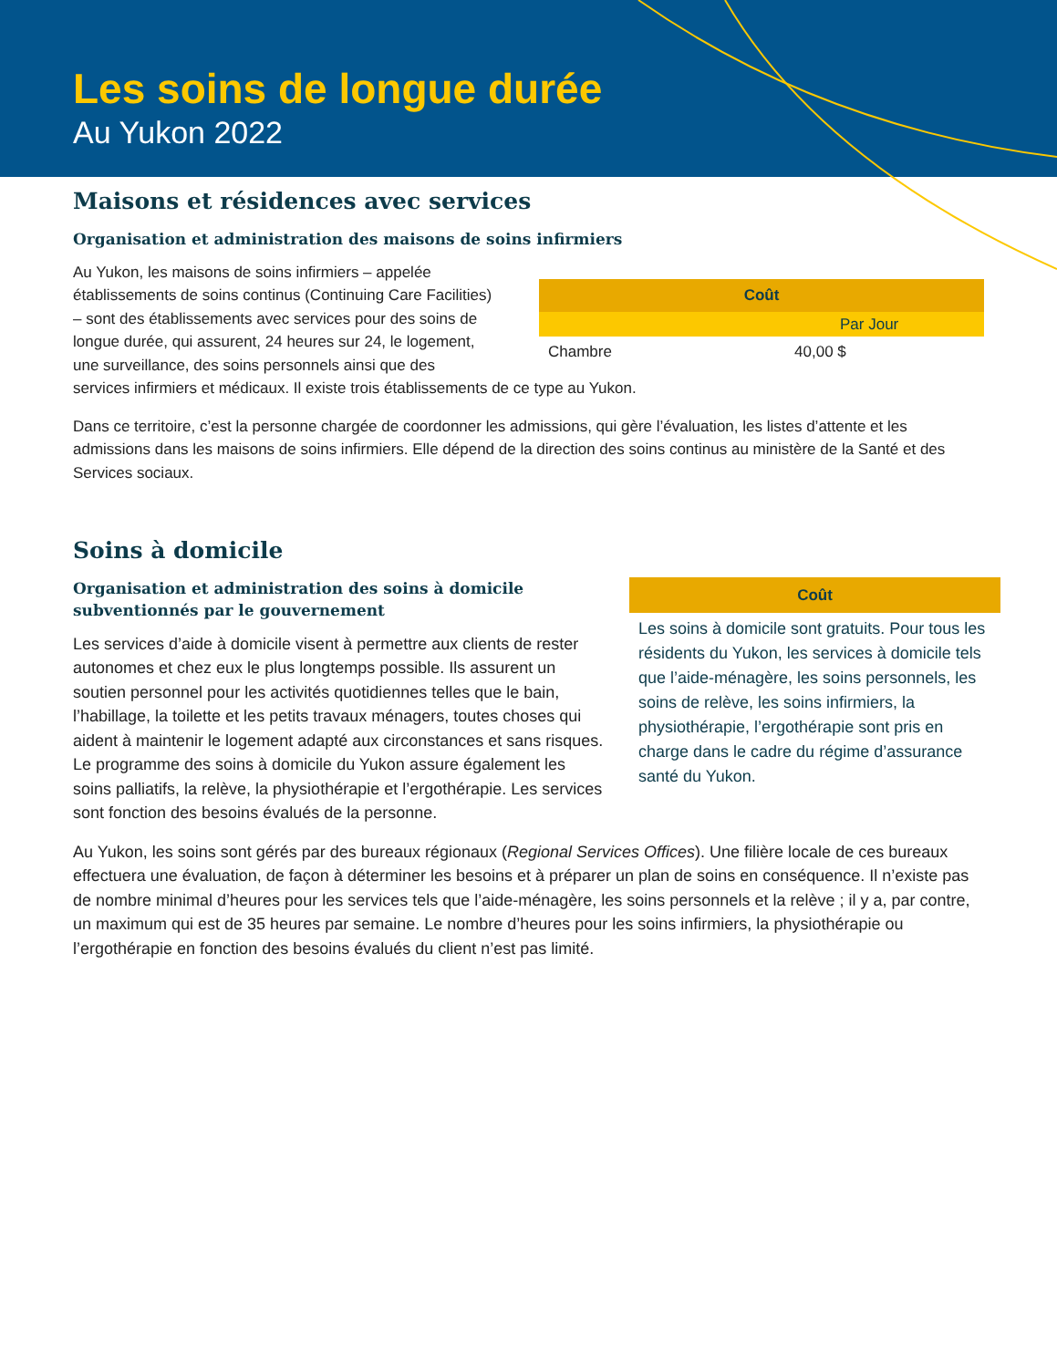Les soins de longue durée
Au Yukon 2022
Maisons et résidences avec services
Organisation et administration des maisons de soins infirmiers
| Coût | |
| --- | --- |
| Par Jour | |
| Chambre | 40,00 $ |
Au Yukon, les maisons de soins infirmiers – appelée établissements de soins continus (Continuing Care Facilities) – sont des établissements avec services pour des soins de longue durée, qui assurent, 24 heures sur 24, le logement, une surveillance, des soins personnels ainsi que des services infirmiers et médicaux. Il existe trois établissements de ce type au Yukon.
Dans ce territoire, c’est la personne chargée de coordonner les admissions, qui gère l’évaluation, les listes d’attente et les admissions dans les maisons de soins infirmiers. Elle dépend de la direction des soins continus au ministère de la Santé et des Services sociaux.
Soins à domicile
Coût
Les soins à domicile sont gratuits. Pour tous les résidents du Yukon, les services à domicile tels que l’aide-ménagère, les soins personnels, les soins de relève, les soins infirmiers, la physiothérapie, l’ergothérapie sont pris en charge dans le cadre du régime d’assurance santé du Yukon.
Organisation et administration des soins à domicile subventionnés par le gouvernement
Les services d’aide à domicile visent à permettre aux clients de rester autonomes et chez eux le plus longtemps possible. Ils assurent un soutien personnel pour les activités quotidiennes telles que le bain, l’habillage, la toilette et les petits travaux ménagers, toutes choses qui aident à maintenir le logement adapté aux circonstances et sans risques. Le programme des soins à domicile du Yukon assure également les soins palliatifs, la relève, la physiothérapie et l’ergothérapie. Les services sont fonction des besoins évalués de la personne.
Au Yukon, les soins sont gérés par des bureaux régionaux (Regional Services Offices). Une filière locale de ces bureaux effectuera une évaluation, de façon à déterminer les besoins et à préparer un plan de soins en conséquence. Il n’existe pas de nombre minimal d’heures pour les services tels que l’aide-ménagère, les soins personnels et la relève ; il y a, par contre, un maximum qui est de 35 heures par semaine. Le nombre d’heures pour les soins infirmiers, la physiothérapie ou l’ergothérapie en fonction des besoins évalués du client n’est pas limité.